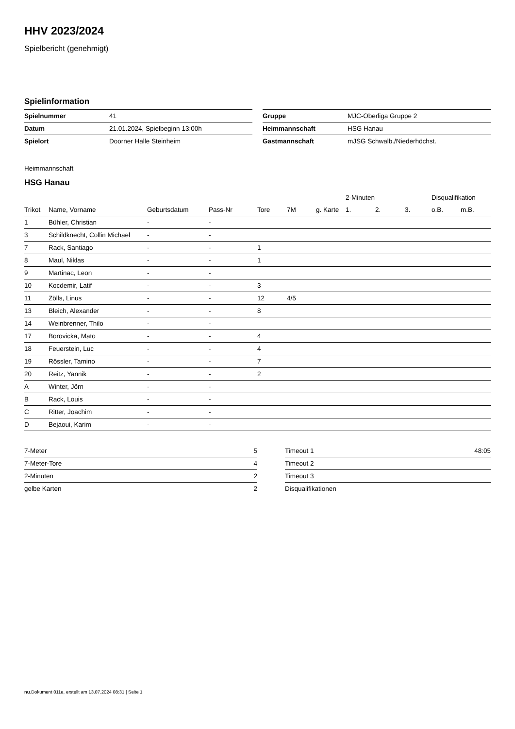HHV 2023/2024
Spielbericht (genehmigt)
Spielinformation
| Spielnummer | 41 |
| Datum | 21.01.2024, Spielbeginn 13:00h |
| Spielort | Doorner Halle Steinheim |
| Gruppe | MJC-Oberliga Gruppe 2 |
| Heimmannschaft | HSG Hanau |
| Gastmannschaft | mJSG Schwalb./Niederhöchst. |
Heimmannschaft
HSG Hanau
| | | | | | | | 2-Minuten | | | Disqualifikation | |
| --- | --- | --- | --- | --- | --- | --- | --- | --- | --- | --- | --- |
| Trikot | Name, Vorname | Geburtsdatum | Pass-Nr | Tore | 7M | g. Karte | 1. | 2. | 3. | o.B. | m.B. |
| 1 | Bühler, Christian | - | - | | | | | | | | |
| 3 | Schildknecht, Collin Michael | - | - | | | | | | | | |
| 7 | Rack, Santiago | - | - | 1 | | | | | | | |
| 8 | Maul, Niklas | - | - | 1 | | | | | | | |
| 9 | Martinac, Leon | - | - | | | | | | | | |
| 10 | Kocdemir, Latif | - | - | 3 | | | | | | | |
| 11 | Zölls, Linus | - | - | 12 | 4/5 | | | | | | |
| 13 | Bleich, Alexander | - | - | 8 | | | | | | | |
| 14 | Weinbrenner, Thilo | - | - | | | | | | | | |
| 17 | Borovicka, Mato | - | - | 4 | | | | | | | |
| 18 | Feuerstein, Luc | - | - | 4 | | | | | | | |
| 19 | Rössler, Tamino | - | - | 7 | | | | | | | |
| 20 | Reitz, Yannik | - | - | 2 | | | | | | | |
| A | Winter, Jörn | - | - | | | | | | | | |
| B | Rack, Louis | - | - | | | | | | | | |
| C | Ritter, Joachim | - | - | | | | | | | | |
| D | Bejaoui, Karim | - | - | | | | | | | | |
| 7-Meter | 5 |
| 7-Meter-Tore | 4 |
| 2-Minuten | 2 |
| gelbe Karten | 2 |
| Timeout 1 | 48:05 |
| Timeout 2 | |
| Timeout 3 | |
| Disqualifikationen | |
nu.Dokument 011e, erstellt am 13.07.2024 08:31 | Seite 1